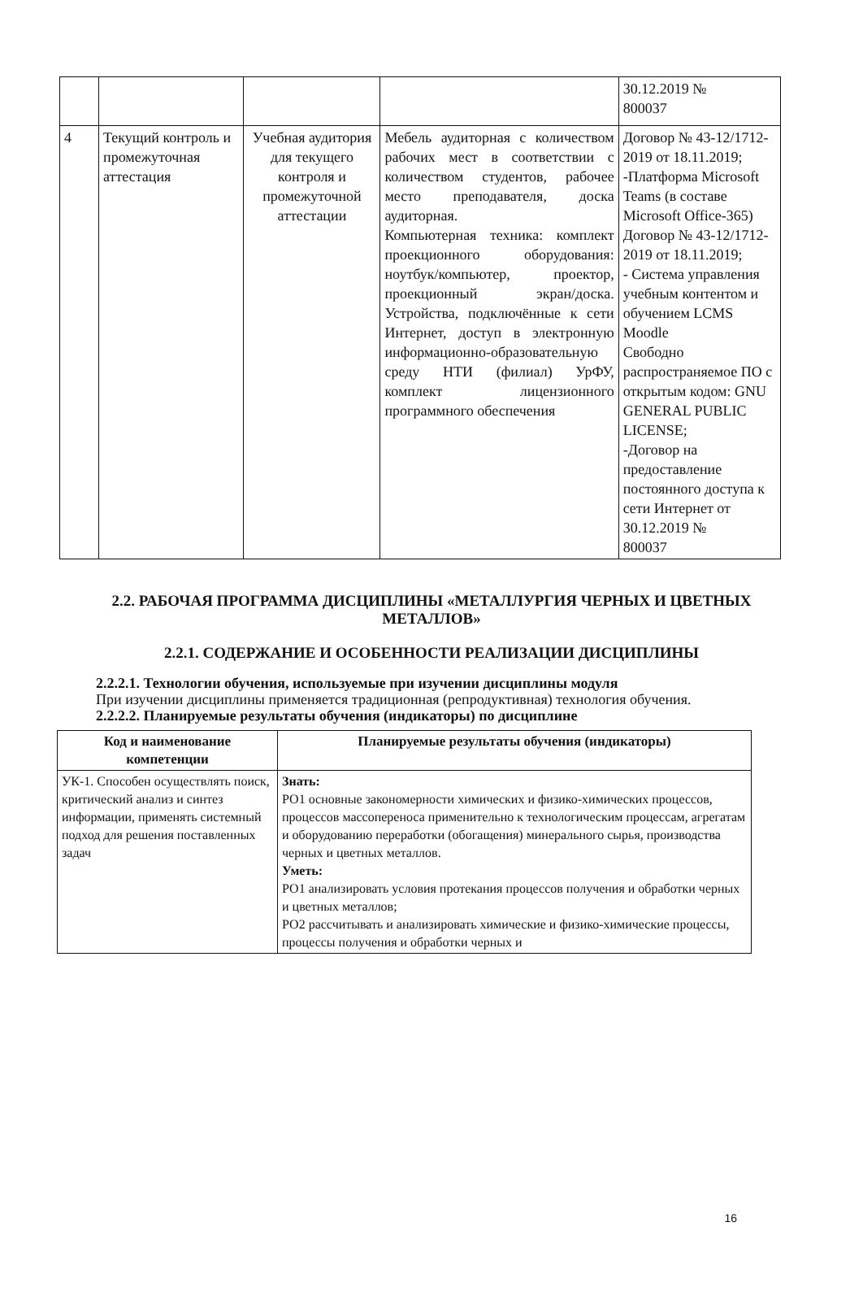| | | | | 30.12.2019 № 800037 |
| 4 | Текущий контроль и промежуточная аттестация | Учебная аудитория для текущего контроля и промежуточной аттестации | Мебель аудиторная с количеством рабочих мест в соответствии с количеством студентов, рабочее место преподавателя, доска аудиторная. Компьютерная техника: комплект проекционного оборудования: ноутбук/компьютер, проектор, проекционный экран/доска. Устройства, подключённые к сети Интернет, доступ в электронную информационно-образовательную среду НТИ (филиал) УрФУ, комплект лицензионного программного обеспечения | Договор № 43-12/1712-2019 от 18.11.2019; -Платформа Microsoft Teams (в составе Microsoft Office-365) Договор № 43-12/1712-2019 от 18.11.2019; - Система управления учебным контентом и обучением LCMS Moodle Свободно распространяемое ПО с открытым кодом: GNU GENERAL PUBLIC LICENSE; -Договор на предоставление постоянного доступа к сети Интернет от 30.12.2019 № 800037 |
2.2. РАБОЧАЯ ПРОГРАММА ДИСЦИПЛИНЫ «МЕТАЛЛУРГИЯ ЧЕРНЫХ И ЦВЕТНЫХ МЕТАЛЛОВ»
2.2.1. СОДЕРЖАНИЕ И ОСОБЕННОСТИ РЕАЛИЗАЦИИ ДИСЦИПЛИНЫ
2.2.2.1. Технологии обучения, используемые при изучении дисциплины модуля
При изучении дисциплины применяется традиционная (репродуктивная) технология обучения.
2.2.2.2. Планируемые результаты обучения (индикаторы) по дисциплине
| Код и наименование компетенции | Планируемые результаты обучения (индикаторы) |
| --- | --- |
| УК-1. Способен осуществлять поиск, критический анализ и синтез информации, применять системный подход для решения поставленных задач | Знать: РО1 основные закономерности химических и физико-химических процессов, процессов массопереноса применительно к технологическим процессам, агрегатам и оборудованию переработки (обогащения) минерального сырья, производства черных и цветных металлов. Уметь: РО1 анализировать условия протекания процессов получения и обработки черных и цветных металлов; РО2 рассчитывать и анализировать химические и физико-химические процессы, процессы получения и обработки черных и |
16